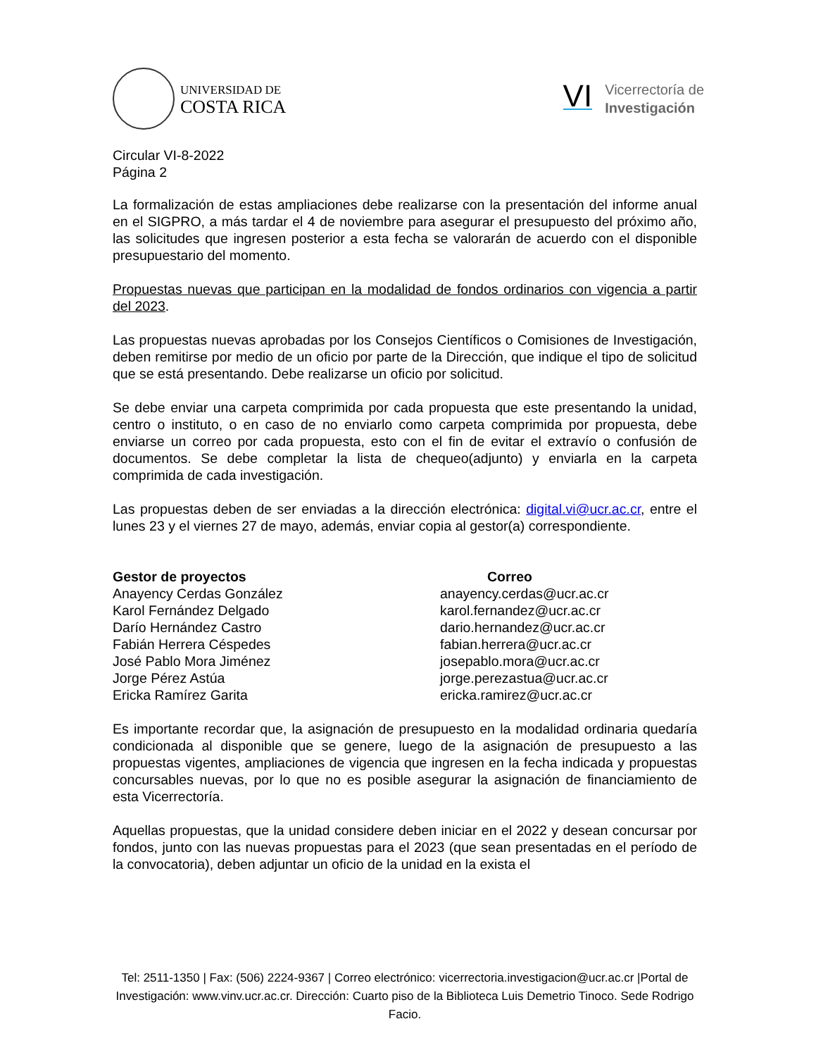UNIVERSIDAD DE
COSTA RICA
VI
Vicerrectoría de
Investigación
Circular VI-8-2022
Página 2
La formalización de estas ampliaciones debe realizarse con la presentación del informe anual en el SIGPRO, a más tardar el 4 de noviembre para asegurar el presupuesto del próximo año, las solicitudes que ingresen posterior a esta fecha se valorarán de acuerdo con el disponible presupuestario del momento.
Propuestas nuevas que participan en la modalidad de fondos ordinarios con vigencia a partir del 2023.
Las propuestas nuevas aprobadas por los Consejos Científicos o Comisiones de Investigación, deben remitirse por medio de un oficio por parte de la Dirección, que indique el tipo de solicitud que se está presentando. Debe realizarse un oficio por solicitud.
Se debe enviar una carpeta comprimida por cada propuesta que este presentando la unidad, centro o instituto, o en caso de no enviarlo como carpeta comprimida por propuesta, debe enviarse un correo por cada propuesta, esto con el fin de evitar el extravío o confusión de documentos. Se debe completar la lista de chequeo(adjunto) y enviarla en la carpeta comprimida de cada investigación.
Las propuestas deben de ser enviadas a la dirección electrónica: digital.vi@ucr.ac.cr, entre el lunes 23 y el viernes 27 de mayo, además, enviar copia al gestor(a) correspondiente.
| Gestor de proyectos | Correo |
| --- | --- |
| Anayency Cerdas González | anayency.cerdas@ucr.ac.cr |
| Karol Fernández Delgado | karol.fernandez@ucr.ac.cr |
| Darío Hernández Castro | dario.hernandez@ucr.ac.cr |
| Fabián Herrera Céspedes | fabian.herrera@ucr.ac.cr |
| José Pablo Mora Jiménez | josepablo.mora@ucr.ac.cr |
| Jorge Pérez Astúa | jorge.perezastua@ucr.ac.cr |
| Ericka Ramírez Garita | ericka.ramirez@ucr.ac.cr |
Es importante recordar que, la asignación de presupuesto en la modalidad ordinaria quedaría condicionada al disponible que se genere, luego de la asignación de presupuesto a las propuestas vigentes, ampliaciones de vigencia que ingresen en la fecha indicada y propuestas concursables nuevas, por lo que no es posible asegurar la asignación de financiamiento de esta Vicerrectoría.
Aquellas propuestas, que la unidad considere deben iniciar en el 2022 y desean concursar por fondos, junto con las nuevas propuestas para el 2023 (que sean presentadas en el período de la convocatoria), deben adjuntar un oficio de la unidad en la exista el
Tel: 2511-1350 | Fax: (506) 2224-9367 | Correo electrónico: vicerrectoria.investigacion@ucr.ac.cr |Portal de Investigación: www.vinv.ucr.ac.cr. Dirección: Cuarto piso de la Biblioteca Luis Demetrio Tinoco. Sede Rodrigo Facio.